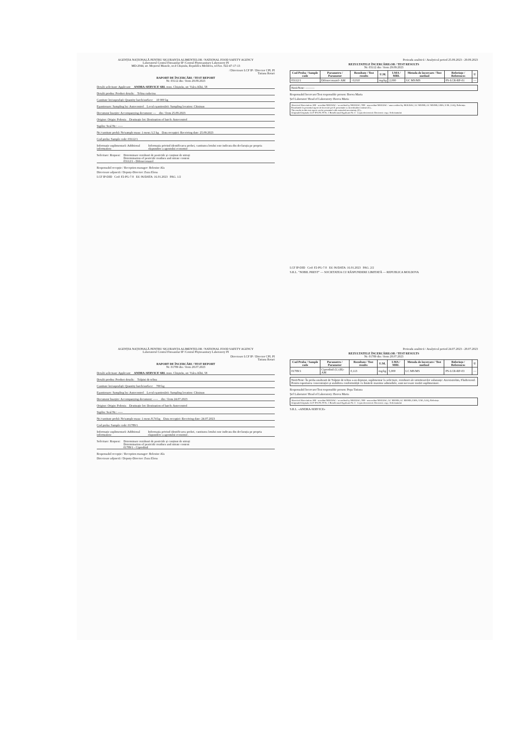AGENȚIA NAȚIONALĂ PENTRU SIGURANȚA ALIMENTELOR / NATIONAL FOOD SAFETY AGENCY
Laboratorul Central Fitosanitar IP /Central Phytosanitary Laboratory PI
MD-2044, str. Meșterul Manole, nr.4 Chișinău, Republica Moldova, tel/fax. 022-47-17-13
/ Directoare LCF IP / Director CPL PI
Tatiana Rotari
RAPORT DE ÎNCERCĂRI / TEST REPORT
Nr. 03112 din / from 29.09.2023
Detalii solicitant: Applicant: ANDRA-SERVICE SRL mun. Chișinău, str. Valea Albă, 58
Detalii produs: Product details: Telina radacina
Cantitate lot/suprafață: Quantity batch/surface: 10 000 kg
Eșantionare: Sampling by: Autocontrol Locul eșantionării: Sampling location: Chisinau
Document însoțire: Accompanying document: --- din / from 25.09.2023
Origine: Origin: Polonia Destinație lot: Destination of batch: Autocontrol
Sigiliu: Seal Nr.: -----
Nr./cantitate probă: Nr/sample mass: 1 most./1,5 kg Data recepției: Receiving date: 25.09.2023
Cod proba: Sample code: 03112/1
Informație suplimentară: Additional information: Informația privind identificarea probei, cantitatea lotului este indicata din declarația pe propria răspundere a agentului economic
Solicitare: Request: Determinare reziduuri de pesticide și conținut de nitrați
Determination of pesticide residues and nitrate content
03112/1 - Difenoconazol
Responsabil recepție / Reception manager: Beleniuc Ala
Directoare adjunctă / Deputy-Director: Zuza Elena
LCF IP-DID Cod: F2-PG-7.8 Ed. 06/DATA: 16.01.2023 PAG. 1/2
Perioada analitică / Analytical period 25.09.2023 - 29.09.2023
REZULTATELE ÎNCERCĂRILOR / TEST RESULTS
Nr. 03112 din / from 29.09.2023
| Cod Proba / Sample code | Parametru / Parameter | Rezultate / Test results | U.M. | LMA / MRL | Metoda de încercare / Test method | Referințe / References | U |
| --- | --- | --- | --- | --- | --- | --- | --- |
| 03112/1 | Difenoconazol- AM | <0,010 | mg/kg | 2,000 | GC MS/MS | PS-LCR-RP-01 | — |
Notă/Note: ———
Responsabil încercare/Test responsible person: Boeva Maria
Șef Laborator/ Head of Laboratory: Boeva Maria
Abrevieri/Abreviation: AM - acreditat MOLDAC / accredited by MOLDAC; NM - neacreditat MOLDAC / unaccredited by MOLDAC; LC MS/MS; GC MS/MS; LMA; U.M.; LOQ; Referințe.
Rezultatele în prezentul raport de încercări pot fi prezentate cu incertitudine extinsă (U)...
The results in this test report can be presented with extended uncertainty (U)...
Originale/Originals: LCF IP/CPL PI Nr. 1 Beneficiarul/Applicant Nr. 0 Copia electronică: Electronic copy: Solicitantului
LCF IP-DID Cod: F2-PG-7.8 Ed. 06/DATA: 16.01.2023 PAG. 2/2
S.R.L. "NOBIL PREST" — SOCIETATEA CU RĂSPUNDERE LIMITATĂ — REPUBLICA MOLDOVA
AGENȚIA NAȚIONALĂ PENTRU SIGURANȚA ALIMENTELOR / NATIONAL FOOD SAFETY AGENCY
Laboratorul Central Fitosanitar IP /Central Phytosanitary Laboratory PI
Directoare LCF IP / Director CPL PI
Tatiana Rotari
RAPORT DE ÎNCERCĂRI / TEST REPORT
Nr. 01789 din / from 28.07.2023
Detalii solicitant: Applicant: ANDRA-SERVICE SRL mun. Chișinău, str. Valea Albă, 58
Detalii produs: Product details: Tulpini de telina
Cantitate lot/suprafață: Quantity batch/surface: 700 kg
Eșantionare: Sampling by: Autocontrol Locul eșantionării: Sampling location: Chisinau
Document însoțire: Accompanying document: ----- din / from 24.07.2023
Origine: Origin: Polonia Destinație lot: Destination of batch: Autocontrol
Sigiliu: Seal Nr.: -----
Nr./cantitate probă: Nr/sample mass: 1 most./0,74 kg Data recepției: Receiving date: 24.07.2023
Cod proba: Sample code: 01789/1
Informație suplimentară: Additional information: Informația privind identificarea probei, cantitatea lotului este indicata din declarația pe propria răspundere a agentului economic.
Solicitare: Request: Determinare reziduuri de pesticide și conținut de nitrați
Determination of pesticide residues and nitrate content
01789/1 - Ciprodinil
Responsabil recepție / Reception manager: Beleniuc Ala
Directoare adjunctă / Deputy-Director: Zuza Elena
Perioada analitică / Analytical period 24.07.2023 - 28.07.2023
REZULTATELE ÎNCERCĂRILOR / TEST RESULTS
Nr. 01789 din / from 28.07.2023
| Cod Proba / Sample code | Parametru / Parameter | Rezultate / Test results | U.M. | LMA / MRL | Metoda de încercare / Test method | Referințe / References | U |
| --- | --- | --- | --- | --- | --- | --- | --- |
| 01789/1 | Ciprodinil (L) (R)-AM | 0,113 | mg/kg | 5,000 | LC MS/MS | PS-LCR-RP-03 | — |
Notă/Note: În proba analizată de Tulpini de telina s-au depistat, suplimentar la solicitare, reziduuri ale următoarelor substanțe: Azoxistrobin, Fludioxonil. Pentru raportarea concentrației și stabilirea conformității cu limitele maxime admisibile, sunt necesare testări suplimentare.
Responsabil încercare/Test responsible person: Popa Tatiana
Șef Laborator/ Head of Laboratory: Boeva Maria
Abrevieri/Abreviation: AM - acreditat MOLDAC / accredited by MOLDAC; NM - neacreditat MOLDAC; LC MS/MS; GC MS/MS; LMA; U.M.; LOQ; Referințe.
Originale/Originals: LCF IP/CPL PI Nr. 1 Beneficiarul/Applicant Nr. 0 Copia electronică: Electronic copy: Solicitantului
S.R.L. «ANDRA-SERVICE»